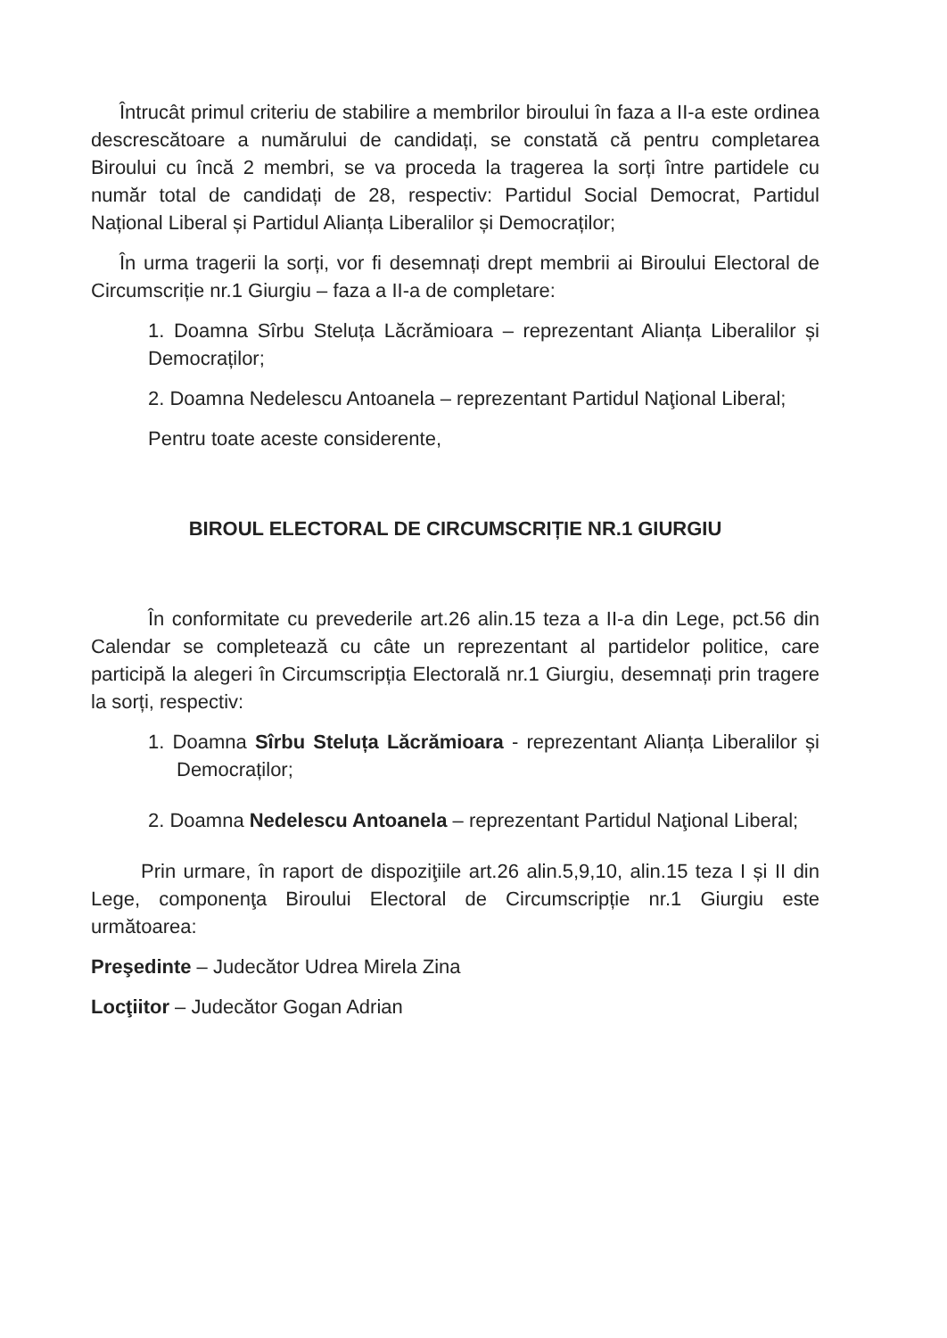Întrucât primul criteriu de stabilire a membrilor biroului în faza a II-a este ordinea descrescătoare a numărului de candidați, se constată că pentru completarea Biroului cu încă 2 membri, se va proceda la tragerea la sorți între partidele cu număr total de candidați de 28, respectiv: Partidul Social Democrat, Partidul Național Liberal și Partidul Alianța Liberalilor și Democraților;
În urma tragerii la sorți, vor fi desemnați drept membrii ai Biroului Electoral de Circumscriție nr.1 Giurgiu – faza a II-a de completare:
1. Doamna Sîrbu Steluța Lăcrămioara – reprezentant Alianța Liberalilor și Democraților;
2. Doamna Nedelescu Antoanela – reprezentant Partidul Naţional Liberal;
Pentru toate aceste considerente,
BIROUL ELECTORAL DE CIRCUMSCRIȚIE NR.1 GIURGIU
În conformitate cu prevederile art.26 alin.15 teza a II-a din Lege, pct.56 din Calendar se completează cu câte un reprezentant al partidelor politice, care participă la alegeri în Circumscripția Electorală nr.1 Giurgiu, desemnați prin tragere la sorți, respectiv:
1. Doamna Sîrbu Steluța Lăcrămioara - reprezentant Alianța Liberalilor și Democraților;
2. Doamna Nedelescu Antoanela – reprezentant Partidul Naţional Liberal;
Prin urmare, în raport de dispoziţiile art.26 alin.5,9,10, alin.15 teza I și II din Lege, componenţa Biroului Electoral de Circumscripție nr.1 Giurgiu este următoarea:
Preşedinte – Judecător Udrea Mirela Zina
Locţiitor – Judecător Gogan Adrian